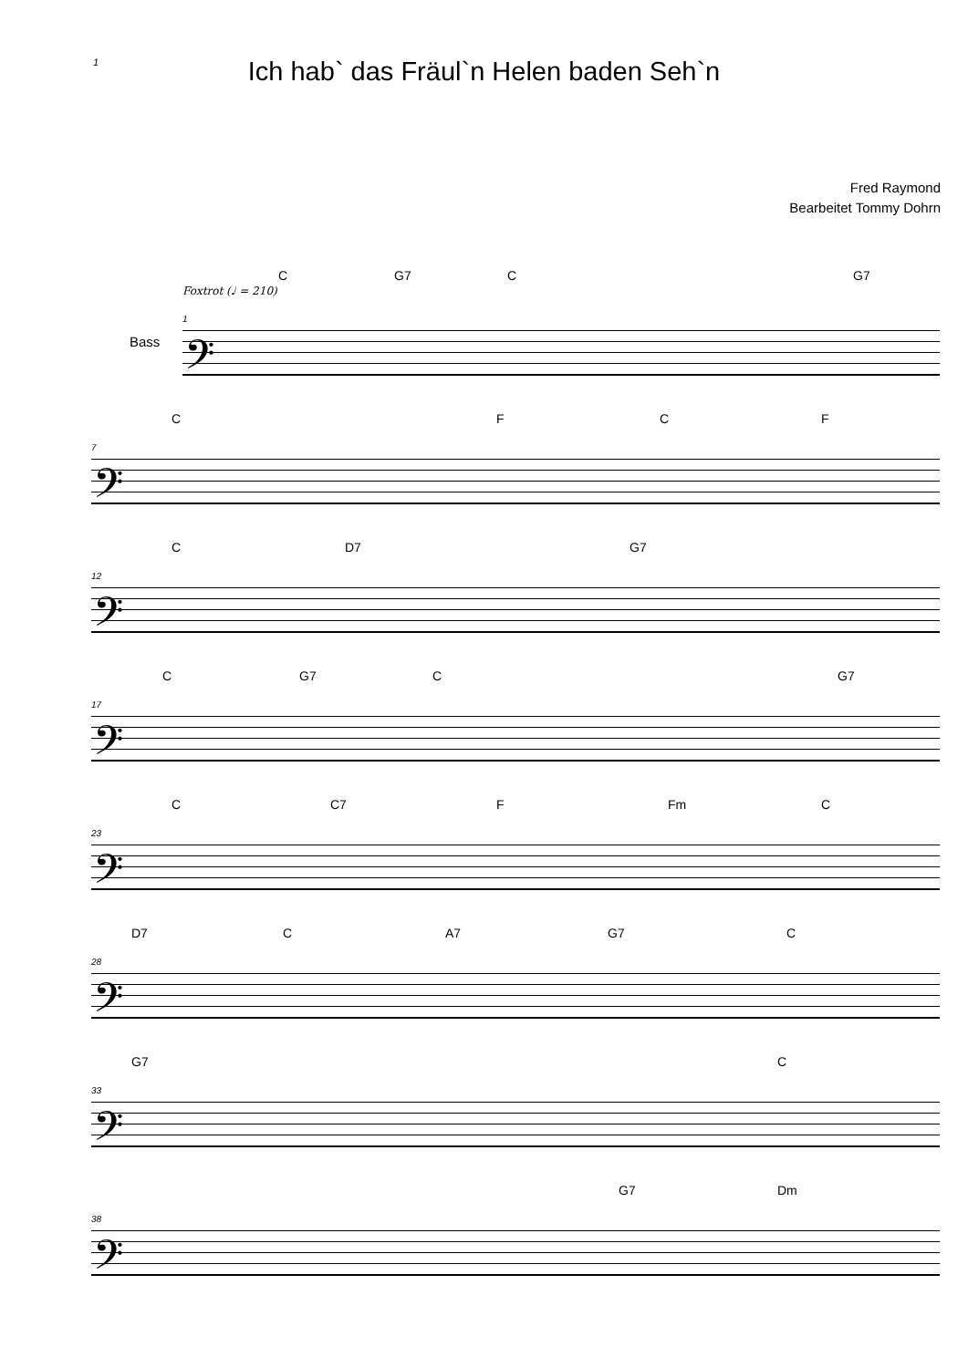1
Ich hab` das Fräul`n Helen baden Seh`n
Fred Raymond
Bearbeitet Tommy Dohrn
Foxtrot (♩ = 210)
C G7 C G7
Bass
1
𝄢
C F C F
7
𝄢
C D7 G7
12
𝄢
C G7 C G7
17
𝄢
C C7 F Fm C
23
𝄢
D7 C A7 G7 C
28
𝄢
G7 C
33
𝄢
G7 Dm
38
𝄢